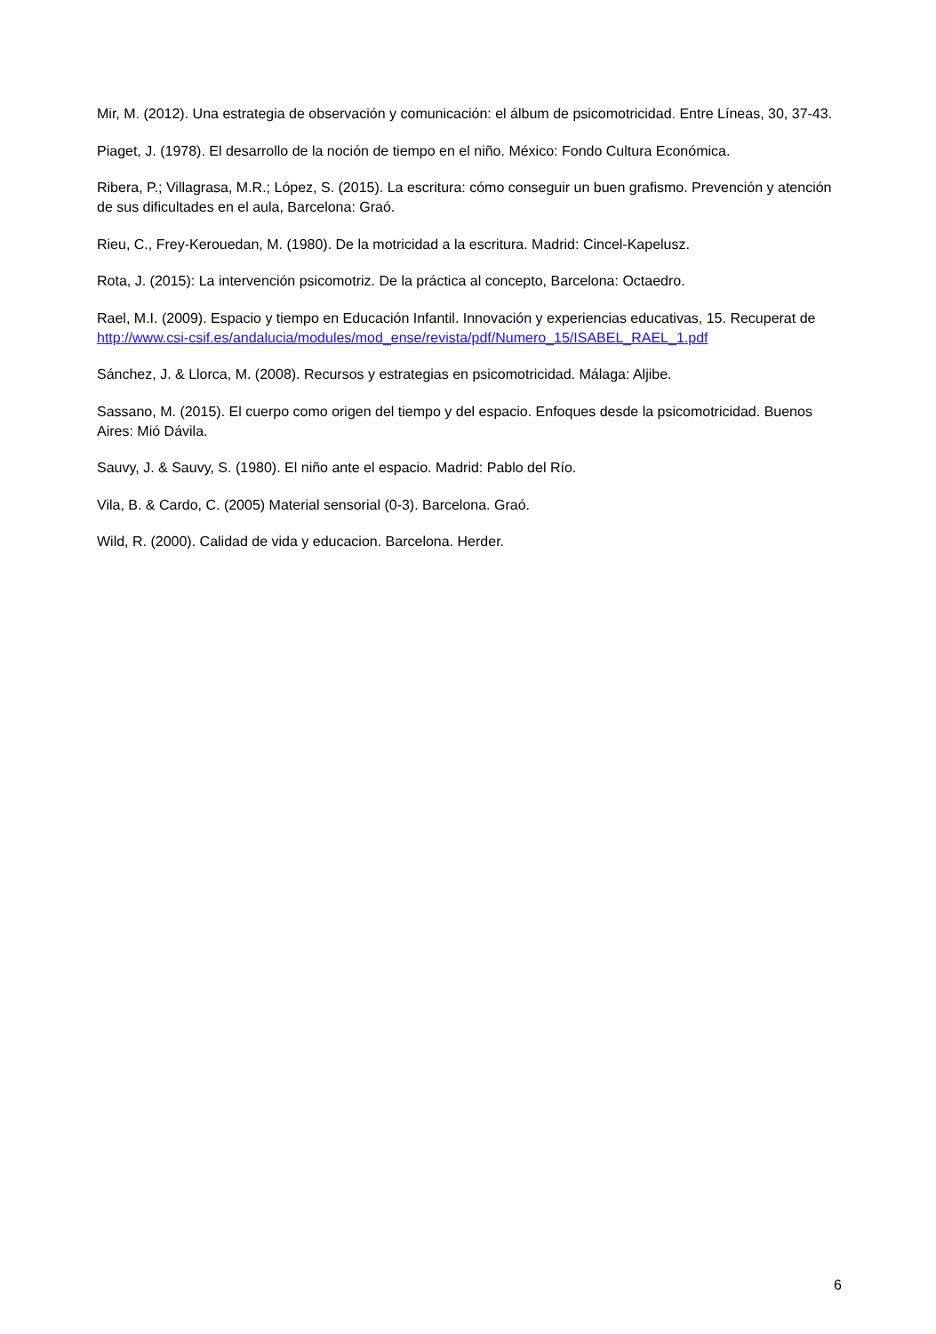Mir, M. (2012). Una estrategia de observación y comunicación: el álbum de psicomotricidad. Entre Líneas, 30, 37-43.
Piaget, J. (1978). El desarrollo de la noción de tiempo en el niño. México: Fondo Cultura Económica.
Ribera, P.; Villagrasa, M.R.; López, S. (2015). La escritura: cómo conseguir un buen grafismo. Prevención y atención de sus dificultades en el aula, Barcelona: Graó.
Rieu, C., Frey-Kerouedan, M. (1980). De la motricidad a la escritura. Madrid: Cincel-Kapelusz.
Rota, J. (2015): La intervención psicomotriz. De la práctica al concepto, Barcelona: Octaedro.
Rael, M.I. (2009). Espacio y tiempo en Educación Infantil. Innovación y experiencias educativas, 15. Recuperat de http://www.csi-csif.es/andalucia/modules/mod_ense/revista/pdf/Numero_15/ISABEL_RAEL_1.pdf
Sánchez, J. & Llorca, M. (2008). Recursos y estrategias en psicomotricidad. Málaga: Aljibe.
Sassano, M. (2015). El cuerpo como origen del tiempo y del espacio. Enfoques desde la psicomotricidad. Buenos Aires: Mió Dávila.
Sauvy, J. & Sauvy, S. (1980). El niño ante el espacio. Madrid: Pablo del Río.
Vila, B. & Cardo, C. (2005) Material sensorial (0-3). Barcelona. Graó.
Wild, R. (2000). Calidad de vida y educacion. Barcelona. Herder.
6